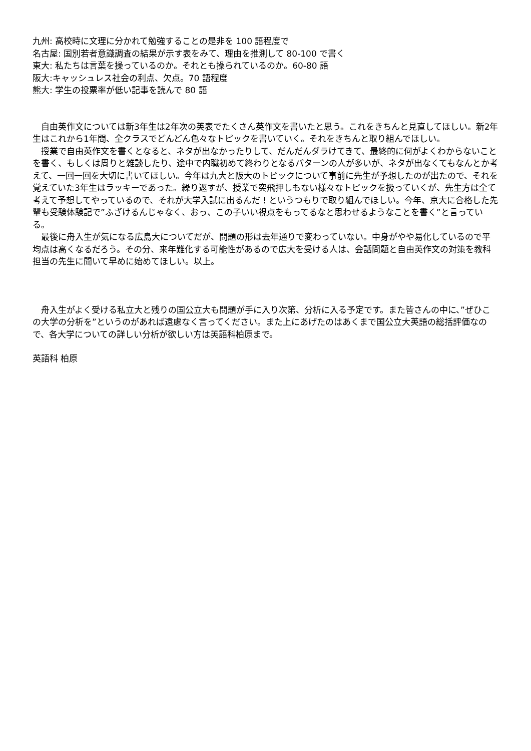九州: 高校時に文理に分かれて勉強することの是非を 100 語程度で
名古屋: 国別若者意識調査の結果が示す表をみて、理由を推測して 80-100 で書く
東大: 私たちは言葉を操っているのか。それとも操られているのか。60-80 語
阪大:キャッシュレス社会の利点、欠点。70 語程度
熊大: 学生の投票率が低い記事を読んで 80 語
　自由英作文については新3年生は2年次の英表でたくさん英作文を書いたと思う。これをきちんと見直してほしい。新2年生はこれから1年間、全クラスでどんどん色々なトピックを書いていく。それをきちんと取り組んでほしい。
　授業で自由英作文を書くとなると、ネタが出なかったりして、だんだんダラけてきて、最終的に何がよくわからないことを書く、もしくは周りと雑談したり、途中で内職初めて終わりとなるパターンの人が多いが、ネタが出なくてもなんとか考えて、一回一回を大切に書いてほしい。今年は九大と阪大のトピックについて事前に先生が予想したのが出たので、それを覚えていた3年生はラッキーであった。繰り返すが、授業で突飛押しもない様々なトピックを扱っていくが、先生方は全て考えて予想してやっているので、それが大学入試に出るんだ！というつもりで取り組んでほしい。今年、京大に合格した先輩も受験体験記で”ふざけるんじゃなく、おっ、この子いい視点をもってるなと思わせるようなことを書く”と言っている。
　最後に舟入生が気になる広島大についてだが、問題の形は去年通りで変わっていない。中身がやや易化しているので平均点は高くなるだろう。その分、来年難化する可能性があるので広大を受ける人は、会話問題と自由英作文の対策を教科担当の先生に聞いて早めに始めてほしい。以上。
　舟入生がよく受ける私立大と残りの国公立大も問題が手に入り次第、分析に入る予定です。また皆さんの中に、”ぜひこの大学の分析を”というのがあれば遠慮なく言ってください。また上にあげたのはあくまで国公立大英語の総括評価なので、各大学についての詳しい分析が欲しい方は英語科柏原まで。
英語科 柏原